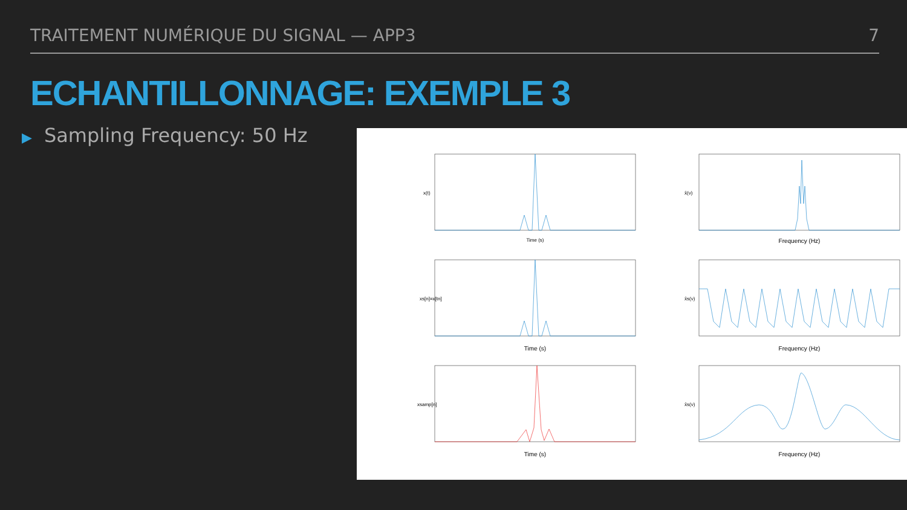TRAITEMENT NUMÉRIQUE DU SIGNAL — APP3
7
ECHANTILLONNAGE: EXEMPLE 3
▶ Sampling Frequency: 50 Hz
Time (s)
Frequency (Hz)
Time (s)
Frequency (Hz)
Time (s)
Frequency (Hz)
x(t)
x̂(ν)
xs[n]=x[tn]
x̂s(ν)
xsamp[n]
x̂s(ν)